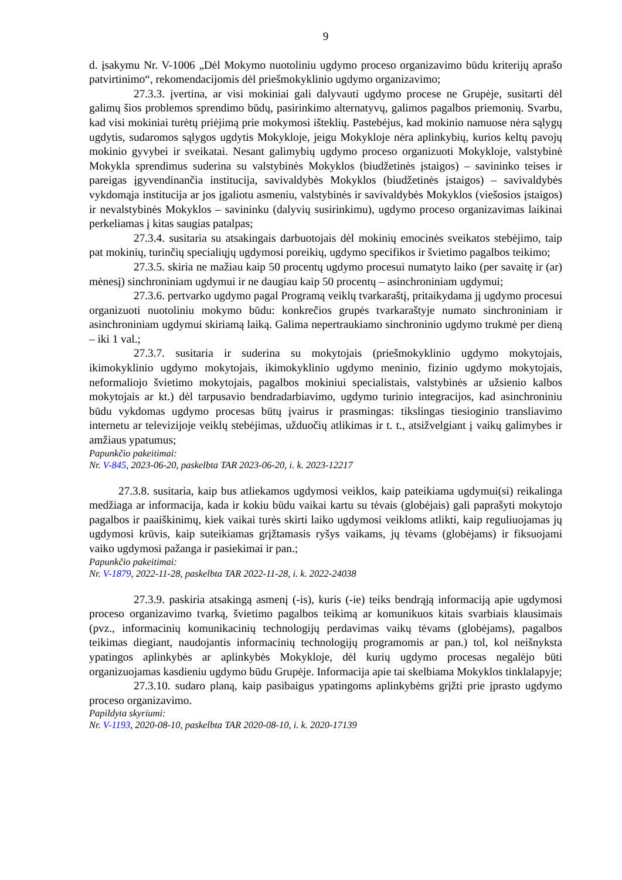9
d. įsakymu Nr. V-1006 „Dėl Mokymo nuotoliniu ugdymo proceso organizavimo būdu kriterijų aprašo patvirtinimo“, rekomendacijomis dėl priešmokyklinio ugdymo organizavimo;
27.3.3. įvertina, ar visi mokiniai gali dalyvauti ugdymo procese ne Grupėje, susitarti dėl galimų šios problemos sprendimo būdų, pasirinkimo alternatyvų, galimos pagalbos priemonių. Svarbu, kad visi mokiniai turėtų priėjimą prie mokymosi išteklių. Pastebėjus, kad mokinio namuose nėra sąlygų ugdytis, sudaromos sąlygos ugdytis Mokykloje, jeigu Mokykloje nėra aplinkybių, kurios keltų pavojų mokinio gyvybei ir sveikatai. Nesant galimybių ugdymo proceso organizuoti Mokykloje, valstybinė Mokykla sprendimus suderina su valstybinės Mokyklos (biudžetinės įstaigos) – savininko teises ir pareigas įgyvendinančia institucija, savivaldybės Mokyklos (biudžetinės įstaigos) – savivaldybės vykdomąja institucija ar jos įgaliotu asmeniu, valstybinės ir savivaldybės Mokyklos (viešosios įstaigos) ir nevalstybinės Mokyklos – savininku (dalyvių susirinkimu), ugdymo proceso organizavimas laikinai perkeliamas į kitas saugias patalpas;
27.3.4. susitaria su atsakingais darbuotojais dėl mokinių emocinės sveikatos stebėjimo, taip pat mokinių, turinčių specialiųjų ugdymosi poreikių, ugdymo specifikos ir švietimo pagalbos teikimo;
27.3.5. skiria ne mažiau kaip 50 procentų ugdymo procesui numatyto laiko (per savaitę ir (ar) mėnesį) sinchroniniam ugdymui ir ne daugiau kaip 50 procentų – asinchroniniam ugdymui;
27.3.6. pertvarko ugdymo pagal Programą veiklų tvarkaraštį, pritaikydama jį ugdymo procesui organizuoti nuotoliniu mokymo būdu: konkrečios grupės tvarkaraštyje numato sinchroniniam ir asinchroniniam ugdymui skiriamą laiką. Galima nepertraukiamo sinchroninio ugdymo trukmė per dieną – iki 1 val.;
27.3.7. susitaria ir suderina su mokytojais (priešmokyklinio ugdymo mokytojais, ikimokyklinio ugdymo mokytojais, ikimokyklinio ugdymo meninio, fizinio ugdymo mokytojais, neformaliojo švietimo mokytojais, pagalbos mokiniui specialistais, valstybinės ar užsienio kalbos mokytojais ar kt.) dėl tarpusavio bendradarbiavimo, ugdymo turinio integracijos, kad asinchroniniu būdu vykdomas ugdymo procesas būtų įvairus ir prasmingas: tikslingas tiesioginio transliavimo internetu ar televizijoje veiklų stebėjimas, užduočių atlikimas ir t. t., atsižvelgiant į vaikų galimybes ir amžiaus ypatumus;
Papunkčio pakeitimai:
Nr. V-845, 2023-06-20, paskelbta TAR 2023-06-20, i. k. 2023-12217
27.3.8. susitaria, kaip bus atliekamos ugdymosi veiklos, kaip pateikiama ugdymui(si) reikalinga medžiaga ar informacija, kada ir kokiu būdu vaikai kartu su tėvais (globėjais) gali paprašyti mokytojo pagalbos ir paaiškinimų, kiek vaikai turės skirti laiko ugdymosi veikloms atlikti, kaip reguliuojamas jų ugdymosi krūvis, kaip suteikiamas grįžtamasis ryšys vaikams, jų tėvams (globėjams) ir fiksuojami vaiko ugdymosi pažanga ir pasiekimai ir pan.;
Papunkčio pakeitimai:
Nr. V-1879, 2022-11-28, paskelbta TAR 2022-11-28, i. k. 2022-24038
27.3.9. paskiria atsakingą asmenį (-is), kuris (-ie) teiks bendrąją informaciją apie ugdymosi proceso organizavimo tvarką, švietimo pagalbos teikimą ar komunikuos kitais svarbiais klausimais (pvz., informacinių komunikacinių technologijų perdavimas vaikų tėvams (globėjams), pagalbos teikimas diegiant, naudojantis informacinių technologijų programomis ar pan.) tol, kol neišnyksta ypatingos aplinkybės ar aplinkybės Mokykloje, dėl kurių ugdymo procesas negalėjo būti organizuojamas kasdieniu ugdymo būdu Grupėje. Informacija apie tai skelbiama Mokyklos tinklalapyje;
27.3.10. sudaro planą, kaip pasibaigus ypatingoms aplinkybėms grįžti prie įprasto ugdymo proceso organizavimo.
Papildyta skyriumi:
Nr. V-1193, 2020-08-10, paskelbta TAR 2020-08-10, i. k. 2020-17139